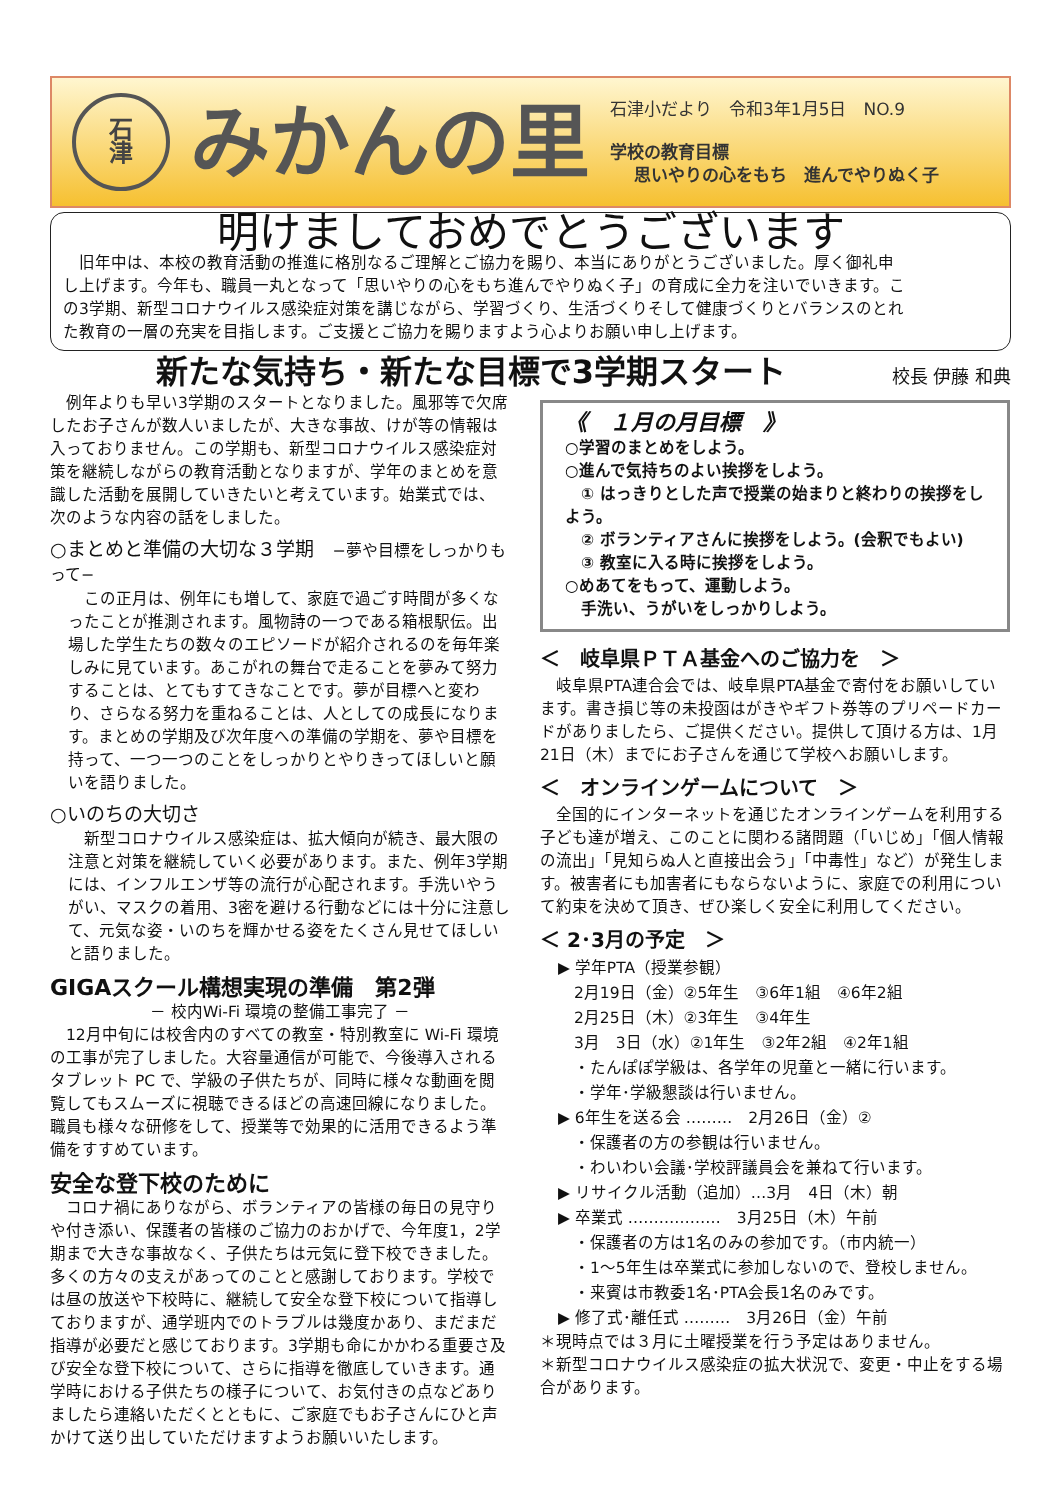石
津
みかんの里
石津小だより　令和3年1月5日　NO.9
学校の教育目標
思いやりの心をもち　進んでやりぬく子
明けましておめでとうございます
　旧年中は、本校の教育活動の推進に格別なるご理解とご協力を賜り、本当にありがとうございました。厚く御礼申し上げます。今年も、職員一丸となって「思いやりの心をもち進んでやりぬく子」の育成に全力を注いでいきます。この3学期、新型コロナウイルス感染症対策を講じながら、学習づくり、生活づくりそして健康づくりとバランスのとれた教育の一層の充実を目指します。ご支援とご協力を賜りますよう心よりお願い申し上げます。
新たな気持ち・新たな目標で3学期スタート
校長 伊藤 和典
　例年よりも早い3学期のスタートとなりました。風邪等で欠席したお子さんが数人いましたが、大きな事故、けが等の情報は入っておりません。この学期も、新型コロナウイルス感染症対策を継続しながらの教育活動となりますが、学年のまとめを意識した活動を展開していきたいと考えています。始業式では、次のような内容の話をしました。
○まとめと準備の大切な３学期　−夢や目標をしっかりもって−
　この正月は、例年にも増して、家庭で過ごす時間が多くなったことが推測されます。風物詩の一つである箱根駅伝。出場した学生たちの数々のエピソードが紹介されるのを毎年楽しみに見ています。あこがれの舞台で走ることを夢みて努力することは、とてもすてきなことです。夢が目標へと変わり、さらなる努力を重ねることは、人としての成長になります。まとめの学期及び次年度への準備の学期を、夢や目標を持って、一つ一つのことをしっかりとやりきってほしいと願いを語りました。
○いのちの大切さ
　新型コロナウイルス感染症は、拡大傾向が続き、最大限の注意と対策を継続していく必要があります。また、例年3学期には、インフルエンザ等の流行が心配されます。手洗いやうがい、マスクの着用、3密を避ける行動などには十分に注意して、元気な姿・いのちを輝かせる姿をたくさん見せてほしいと語りました。
GIGAスクール構想実現の準備　第2弾
－ 校内Wi-Fi 環境の整備工事完了 －
　12月中旬には校舎内のすべての教室・特別教室に Wi-Fi 環境の工事が完了しました。大容量通信が可能で、今後導入されるタブレット PC で、学級の子供たちが、同時に様々な動画を閲覧してもスムーズに視聴できるほどの高速回線になりました。職員も様々な研修をして、授業等で効果的に活用できるよう準備をすすめています。
安全な登下校のために
　コロナ禍にありながら、ボランティアの皆様の毎日の見守りや付き添い、保護者の皆様のご協力のおかげで、今年度1，2学期まで大きな事故なく、子供たちは元気に登下校できました。多くの方々の支えがあってのことと感謝しております。学校では昼の放送や下校時に、継続して安全な登下校について指導しておりますが、通学班内でのトラブルは幾度かあり、まだまだ指導が必要だと感じております。3学期も命にかかわる重要さ及び安全な登下校について、さらに指導を徹底していきます。通学時における子供たちの様子について、お気付きの点などありましたら連絡いただくとともに、ご家庭でもお子さんにひと声かけて送り出していただけますようお願いいたします。
《　１月の月目標　》
○学習のまとめをしよう。
○進んで気持ちのよい挨拶をしよう。
　① はっきりとした声で授業の始まりと終わりの挨拶をしよう。
　② ボランティアさんに挨拶をしよう。(会釈でもよい)
　③ 教室に入る時に挨拶をしよう。
○めあてをもって、運動しよう。
　手洗い、うがいをしっかりしよう。
＜　岐阜県ＰＴＡ基金へのご協力を　＞
　岐阜県PTA連合会では、岐阜県PTA基金で寄付をお願いしています。書き損じ等の未投函はがきやギフト券等のプリペードカードがありましたら、ご提供ください。提供して頂ける方は、1月21日（木）までにお子さんを通じて学校へお願いします。
＜　オンラインゲームについて　＞
　全国的にインターネットを通じたオンラインゲームを利用する子ども達が増え、このことに関わる諸問題（「いじめ」「個人情報の流出」「見知らぬ人と直接出会う」「中毒性」など）が発生します。被害者にも加害者にもならないように、家庭での利用について約束を決めて頂き、ぜひ楽しく安全に利用してください。
＜ 2･3月の予定　＞
▶ 学年PTA（授業参観）
　2月19日（金）②5年生　③6年1組　④6年2組
　2月25日（木）②3年生　③4年生
　3月　3日（水）②1年生　③2年2組　④2年1組
　・たんぽぽ学級は、各学年の児童と一緒に行います。
　・学年･学級懇談は行いません。
▶ 6年生を送る会 ………　2月26日（金）②
　・保護者の方の参観は行いません。
　・わいわい会議･学校評議員会を兼ねて行います。
▶ リサイクル活動（追加）…3月　4日（木）朝
▶ 卒業式 ………………　3月25日（木）午前
　・保護者の方は1名のみの参加です。（市内統一）
　・1～5年生は卒業式に参加しないので、登校しません。
　・来賓は市教委1名･PTA会長1名のみです。
▶ 修了式･離任式 ………　3月26日（金）午前
＊現時点では３月に土曜授業を行う予定はありません。
＊新型コロナウイルス感染症の拡大状況で、変更・中止をする場合があります。